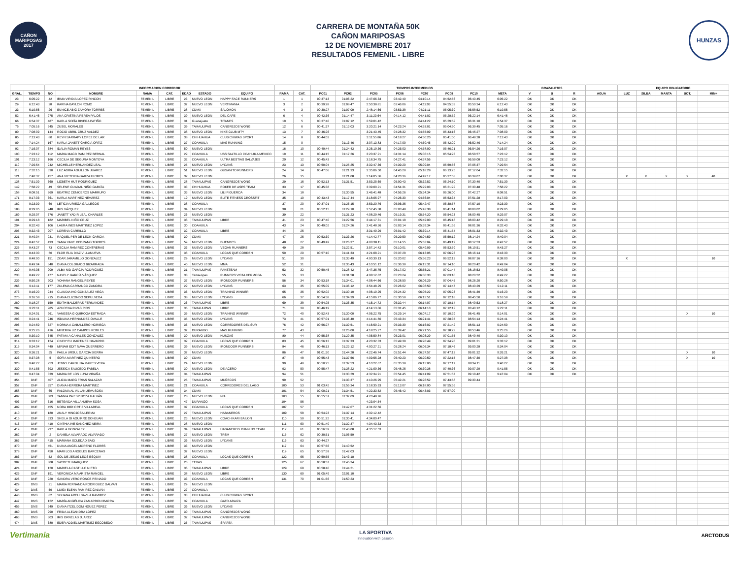CAÑON MARIPOSAS 2017
CARRERA DE MONTAÑA 50K
CAÑON MARIPOSAS
12 DE NOVIEMBRE 2017
RESULTADOS FEMENIL - LIBRE
HUNZAS
| | | INFORMACION CORREDOR | | | | | | | | | TIEMPOS INTERMEDIOS | | | | | | | | BRAZALETES | | | | EQUIPO OBLIGATORIO | | | | |
| --- | --- | --- | --- | --- | --- | --- | --- | --- | --- | --- | --- | --- | --- | --- | --- | --- | --- | --- | --- | --- | --- | --- | --- | --- | --- | --- | --- |
| GRAL. | TIEMPO | NO | NOMBRE | RAMA | CAT. | EDAD | ESTADO | EQUIPO | RAMA | CAT. | PC01 | PC02 | PC05 | PC06 | PC07 | PC08 | PC10 | META | V | B | R | AGUA | LUZ | SILBA | MANTA | BOT. | MIN+ |
| 23 | 6:05:22 | 42 | IRMA VIRIDIA LOPEZ RINCON | FEMENIL | LIBRE | 23 | NUEVO LEON | HAPPY FACE RUNNERS | 1 | 1 | 00:37:13 | 01:06:22 | 2:47:06.33 | 03:42:49 | 04:10:14 | 04:52:56 | 05:43:45 | 6:05:22 | OK | OK | OK | | | | | | |
| 29 | 6:12:43 | 28 | KARINA BAYLON ROMO | FEMENIL | LIBRE | 37 | NUEVO LEON | VERTIMANIA | 3 | 2 | 00:39:28 | 01:08:47 | 2:50:38.81 | 03:46:06 | 04:11:03 | 04:55:33 | 05:50:34 | 6:12:43 | OK | OK | OK | | | | | | |
| 33 | 6:19:56 | 26 | EUNICE ABIG ZAMORA TORRES | FEMENIL | LIBRE | 38 | CDMX | SALOMON | 4 | 3 | 00:38:27 | 01:07:09 | 2:48:14.66 | 03:53:38 | 04:21:11 | 05:05:39 | 05:58:52 | 6:19:56 | OK | OK | OK | | | | | | |
| 52 | 6:41:46 | 275 | ANA CRISTINA PEREA PALOS | FEMENIL | LIBRE | 39 | NUEVO LEON | DEL CAFE | 6 | 4 | 00:42:36 | 01:14:47 | 3:11:23.64 | 04:14:12 | 04:41:02 | 05:28:52 | 06:22:14 | 6:41:46 | OK | OK | OK | | | | | | |
| 66 | 6:54:37 | 487 | KARLA SOFÍA RIVERA PATIÑO | FEMENIL | LIBRE | 31 | Guanajuato | TITANES | 10 | 5 | 00:37:46 | 01:07:12 | 2:59:01.42 | | 04:44:22 | 05:29:52 | 06:31:10 | 6:54:37 | OK | OK | OK | | | | | | |
| 75 | 7:05:16 | 245 | ZUSEL MORALES | FEMENIL | LIBRE | 39 | TAMAULIPAS | CANGREJOS WONG | 12 | 6 | 00:41:37 | 01:13:03 | 3:20:21.14 | 04:23:24 | 04:53:01 | 05:04:50 | 06:39:45 | 7:05:16 | OK | OK | OK | | | | | | |
| 80 | 7:08:09 | 144 | ROCIO ABRIL CRUZ VALDEZ | FEMENIL | LIBRE | 38 | NUEVO LEON | NIKE CLUB MTY | 13 | 7 | 00:46:26 | | 3:21:43.45 | 04:28:32 | 04:55:09 | 05:43:16 | 06:45:27 | 7:08:09 | OK | OK | OK | | | | | | |
| 85 | 7:13:43 | 80 | REYN SARRAPY LOPEZ DE LAR | FEMENIL | LIBRE | 38 | CHIHUAHUA | CLUB CHIWAS SPORT | 14 | 8 | 00:44:03 | | 3:11:55.86 | 04:18:27 | 04:50:20 | 05:41:00 | 06:49:28 | 7:13:43 | OK | OK | OK | | | | | | |
| 89 | 7:14:24 | 167 | KARLA JANETT GARCIA ORTIZ | FEMENIL | LIBRE | 37 | COAHUILA | MÁS RUNNING | 15 | 9 | | 01:13:46 | 3:07:13.83 | 04:17:09 | 04:50:45 | 05:42:29 | 06:52:46 | 7:14:24 | OK | OK | OK | | | | | | |
| 92 | 7:16:07 | 384 | IDALIA ROMAN REYES | FEMENIL | LIBRE | 50 | NUEVO LEON | | 16 | 10 | 00:49:44 | 01:24:43 | 3:26:19.36 | 04:25:03 | 04:58:00 | 05:46:21 | 06:54:26 | 7:16:07 | OK | OK | OK | | | | | | |
| 100 | 7:23:12 | 112 | MARIA MAGD RAMIREZ BERNAL | FEMENIL | LIBRE | 29 | COAHUILA | UBS SALTILLO COAHUILA MEXICO | 19 | 11 | 00:44:15 | 01:17:26 | 3:20:37.21 | 04:31:14 | 05:06:15 | 05:54:23 | 06:58:57 | 7:23:12 | OK | OK | OK | | | | | | |
| 101 | 7:23:12 | 166 | CECILIA DE SEGURA MONTOYA | FEMENIL | LIBRE | 32 | COAHUILA | ULTRA BESTIAS SALVAJES | 20 | 12 | 00:45:43 | | 3:18:34.75 | 04:27:41 | 04:57:56 | | 06:59:08 | 7:23:12 | OK | OK | OK | | | | | | |
| 110 | 7:29:54 | 242 | MICHELLE HERNANDEZ LEAL | FEMENIL | LIBRE | 25 | NUEVO LEON | LYCANS | 23 | 13 | 00:50:04 | 01:25:25 | 3:32:47.36 | 04:39:29 | 05:09:04 | 05:59:56 | 07:05:37 | 7:29:54 | OK | OK | OK | | | | | | |
| 113 | 7:32:15 | 330 | LUZ ADRIA AGUILLON JUAREZ | FEMENIL | LIBRE | 51 | NUEVO LEON | GUSANITO RUNNERS | 24 | 14 | 00:47:06 | 01:21:33 | 3:35:06.50 | 04:45:29 | 05:18:28 | 06:13:25 | 07:12:04 | 7:32:15 | OK | OK | OK | | | | | | |
| 121 | 7:40:37 | 457 | ANA VICTORIA GARZA FLORES | FEMENIL | LIBRE | 32 | NUEVO LEON | | 26 | 15 | | 01:21:08 | 3:14:05.36 | 04:20:36 | 04:49:17 | 05:37:53 | 06:39:07 | 7:00:37 | OK | OK | OK | | X | X | X | X | 40 |
| 138 | 7:51:39 | 368 | LIZBETH MUT RODRIGUEZ | FEMENIL | LIBRE | 28 | TAMAULIPAS | CANGREJOS WONG | 29 | 16 | 00:52:13 | 01:31:51 | 3:53:25.69 | 05:00:43 | 05:32:52 | 06:24:10 | 07:30:40 | 7:51:39 | OK | OK | OK | | | | | | |
| 149 | 7:58:22 | 49 | SELENE GUADAL NIÑO GARCÍA | FEMENIL | LIBRE | 33 | CHIHUAHUA | POKER DE ASES TEAM | 33 | 17 | 00:45:38 | | 3:39:00.21 | 04:54:31 | 05:29:03 | 06:21:22 | 07:30:48 | 7:58:22 | OK | OK | OK | | | | | | |
| 158 | 8:08:51 | 269 | BEATRIZ CENICEROS MARRUFO | FEMENIL | LIBRE | 33 | NUEVO LEON | LILI FIGUEROA | 34 | 18 | | 01:30:55 | 3:46:41.48 | 04:56:26 | 05:34:34 | 06:26:00 | 07:42:27 | 8:08:51 | OK | OK | OK | | | | | | |
| 171 | 8:17:03 | 361 | KARLA MARTINEZ NEVÁREZ | FEMENIL | LIBRE | 19 | NUEVO LEON | ELITE FITNESS CROSSFIT | 35 | 19 | 00:43:43 | 01:17:44 | 3:18:05.97 | 04:25:30 | 04:56:04 | 05:53:34 | 07:51:28 | 8:17:03 | OK | OK | OK | | | | | | |
| 182 | 8:23:39 | 69 | LETICIA URIEGA GALLEGOS | FEMENIL | LIBRE | 38 | COAHUILA | | 37 | 20 | 00:37:01 | 01:26:15 | 3:53:20.76 | 05:06:36 | 05:42:47 | 06:38:57 | 07:57:10 | 8:23:39 | OK | OK | OK | | | | | | |
| 188 | 8:29:05 | 248 | IRIS VÁZQUEZ | FEMENIL | LIBRE | 34 | NUEVO LEON | | 38 | 21 | 00:52:15 | 01:29:10 | 3:52:45.38 | 05:03:48 | 05:42:38 | 06:41:14 | 08:00:02 | 8:29:05 | OK | OK | OK | | | | | | |
| 189 | 8:29:07 | 376 | JANETT YADIR LEAL CHARLES | FEMENIL | LIBRE | 26 | NUEVO LEON | | 39 | 22 | | 01:31:23 | 4:08:29.46 | 05:19:31 | 05:54:20 | 06:54:23 | 08:00:45 | 8:29:07 | OK | OK | OK | | | | | | |
| 191 | 8:29:18 | 182 | MARIBEL NIÑO CRUZ | FEMENIL | LIBRE | 38 | TAMAULIPAS | LIBRE | 41 | 23 | 00:47:40 | 01:22:56 | 3:44:17.31 | 05:01:18 | 05:49:00 | 06:45:18 | 08:00:42 | 8:29:18 | OK | OK | OK | | | | | | |
| 204 | 8:32:43 | 106 | LAURA INES MARTINEZ LOPEZ | FEMENIL | LIBRE | 30 | COAHUILA | | 43 | 24 | 00:49:02 | 01:24:26 | 3:41:48.26 | 05:03:14 | 05:39:34 | 06:41:55 | 08:01:36 | 8:32:43 | OK | OK | OK | | | | | | |
| 205 | 8:32:43 | 207 | LORENA CARRILLO | FEMENIL | LIBRE | 32 | COAHUILA | LIBRE | 44 | 25 | | | 3:31:49.29 | 05:01:42 | 05:39:14 | 06:41:54 | 08:01:33 | 8:32:43 | OK | OK | OK | | | | | | |
| 221 | 8:40:04 | 231 | RAQUEL PER DE LEON GARCIA | FEMENIL | LIBRE | 30 | CDMX | | 47 | 26 | 00:53:39 | 01:33:26 | 4:14:42.77 | 05:29:59 | 06:04:59 | 06:59:12 | 08:14:24 | 8:40:04 | OK | OK | OK | | | | | | |
| 224 | 8:42:57 | 493 | TANIA YANE MEDRANO TORRES | FEMENIL | LIBRE | 59 | NUEVO LEON | DUENDES | 48 | 27 | 00:49:49 | 01:26:37 | 4:00:38.11 | 05:14:55 | 05:53:04 | 06:49:19 | 08:12:53 | 8:42:57 | OK | OK | OK | | | | | | |
| 225 | 8:43:27 | 73 | CECILIA RAMIREZ CONTRERAS | FEMENIL | LIBRE | 33 | NUEVO LEON | VEGAN RUNNERS | 49 | 28 | | 01:22:51 | 3:57:14.42 | 05:10:01 | 05:49:09 | 06:53:59 | 08:19:51 | 8:43:27 | OK | OK | OK | | | | | | |
| 226 | 8:43:30 | 50 | FLOR ELIA DIAZ VILLANUEVA | FEMENIL | LIBRE | 38 | COAHUILA | LOCAS QUE CORREN | 50 | 29 | 00:57:10 | 01:41:33 | 4:21:08.21 | 05:37:28 | 06:13:05 | 07:06:23 | 08:16:14 | 8:43:30 | OK | OK | OK | | | | | | |
| 227 | 8:48:00 | 151 | ZOAR JARAMILLO GONZALEZ | FEMENIL | LIBRE | 29 | NUEVO LEON | LYCANS | 51 | 30 | | 01:33:49 | 4:00:30.13 | 05:20:02 | 05:56:23 | 06:52:13 | 08:07:16 | 8:38:00 | OK | OK | OK | | X | | | | 10 |
| 228 | 8:49:04 | 340 | DIANA COLORADO BIZARRAGA | FEMENIL | LIBRE | 40 | NUEVO LEON | MMA | 52 | 31 | | 01:35:43 | 4:10:51.12 | 05:36:39 | 06:13:31 | 07:14:10 | 08:20:42 | 8:49:04 | OK | OK | OK | | | | | | |
| 229 | 8:49:05 | 209 | ALBA NID GARCÍA RODRÍGUEZ | FEMENIL | LIBRE | 31 | TAMAULIPAS | PAKETEAM | 53 | 32 | 00:50:45 | 01:28:42 | 3:47:36.75 | 05:17:02 | 05:55:21 | 07:01:44 | 08:18:53 | 8:49:05 | OK | OK | OK | | | | | | |
| 233 | 8:49:22 | 477 | NAYELY GARCÍA VÁZQUEZ | FEMENIL | LIBRE | 38 | Tamaulipas | RUNNERS VISTA HERMOSA | 55 | 33 | | 01:31:58 | 4:08:12.62 | 05:23:24 | 06:00:33 | 07:03:10 | 08:20:52 | 8:49:22 | OK | OK | OK | | | | | | |
| 239 | 8:50:28 | 203 | YOHANA RANGEL REYES | FEMENIL | LIBRE | 37 | NUEVO LEON | IRONDOOR RUNNERS | 56 | 34 | 00:53:18 | 01:34:01 | 4:08:44.66 | 05:28:50 | 06:06:29 | 07:04:45 | 08:26:20 | 8:50:28 | OK | OK | OK | | | | | | |
| 266 | 9:12:11 | 177 | ZULEMA CARRANCO ZAMORA | FEMENIL | LIBRE | 29 | NUEVO LEON | LYCANS | 63 | 35 | 00:55:09 | 01:36:12 | 3:54:48.25 | 05:26:02 | 06:08:50 | 07:14:47 | 08:43:29 | 9:12:11 | OK | OK | OK | | | | | | |
| 273 | 9:16:20 | 244 | CLAUDIA IVO GONZALEZ VEGA | FEMENIL | LIBRE | 36 | NUEVO LEON | TRAINING WINNER | 65 | 36 | 00:52:02 | 01:30:10 | 4:06:19.25 | 05:24:32 | 06:05:22 | 07:05:23 | 08:41:39 | 9:16:20 | OK | OK | OK | | | | | | |
| 275 | 9:16:58 | 215 | DIANA ELIZONDO SEPULVEDA | FEMENIL | LIBRE | 38 | NUEVO LEON | LYCANS | 66 | 37 | 00:54:38 | 01:34:39 | 4:15:06.77 | 05:30:59 | 06:12:51 | 07:12:18 | 08:45:50 | 9:16:58 | OK | OK | OK | | | | | | |
| 280 | 9:18:27 | 159 | EDITH BALDERAS FERNANDEZ | FEMENIL | LIBRE | 26 | TAMAULIPAS | LIBRE | 69 | 38 | 00:54:25 | 01:36:35 | 4:15:14.72 | 05:32:44 | 06:14:07 | 07:18:14 | 08:49:53 | 9:18:27 | OK | OK | OK | | | | | | |
| 289 | 9:22:11 | 285 | AZUCENA RIVAS RIOS | FEMENIL | LIBRE | 35 | TAMAULIPAS | LIBRE | 71 | 39 | 00:46:19 | | 4:14:13.06 | 05:31:45 | 06:14:10 | 07:12:12 | 03:40:12 | 9:22:11 | OK | OK | OK | | | | | | |
| 291 | 9:24:01 | 261 | VANESSA G QUIROGA ESTRADA | FEMENIL | LIBRE | 35 | NUEVO LEON | TRAINING WINNER | 72 | 40 | 00:52:43 | 01:30:00 | 4:06:22.75 | 05:29:14 | 06:07:17 | 07:10:29 | 08:41:45 | 9:14:01 | OK | OK | OK | | | | | X | 10 |
| 293 | 9:24:41 | 246 | ISDIANA HERNANDEZ OVALLE | FEMENIL | LIBRE | 35 | NUEVO LEON | LYCANS | 73 | 41 | 00:57:01 | 01:36:40 | 4:14:41.50 | 05:43:34 | 06:21:41 | 07:28:35 | 08:54:13 | 9:24:41 | OK | OK | OK | | | | | | |
| 296 | 9:24:59 | 327 | NORMA A CABALLERO NORIEGA | FEMENIL | LIBRE | 36 | NUEVO LEON | CORREDORES DEL SUR | 76 | 42 | 00:56:27 | 01:39:51 | 4:16:59.21 | 05:33:39 | 06:16:02 | 07:21:42 | 08:51:13 | 9:24:59 | OK | OK | OK | | | | | | |
| 298 | 9:25:26 | 416 | MINERVA LIZ CAMPOS ROBLES | FEMENIL | LIBRE | 37 | DURANGO | MAS RUNNING | 77 | 43 | | 01:26:00 | 4:18:25.27 | 05:39:42 | 06:21:55 | 07:18:22 | 08:53:46 | 9:25:26 | OK | OK | OK | | | | | | |
| 308 | 9:30:10 | 345 | FATIMA A CANALES GONZALEZ | FEMENIL | LIBRE | 30 | NUEVO LEON | HUNZAS | 80 | 44 | 00:55:38 | 01:29:35 | 4:05:59.84 | 05:23:01 | 06:03:29 | 07:01:55 | 08:49:40 | 9:30:10 | OK | OK | OK | | | | | | |
| 314 | 9:33:12 | 124 | CINDY EU MARTINEZ NAVARRO | FEMENIL | LIBRE | 32 | COAHUILA | LOCAS QUE CORREN | 83 | 45 | 00:56:13 | 01:37:33 | 4:20:32.33 | 05:49:38 | 06:28:49 | 07:34:28 | 09:01:21 | 9:33:12 | OK | OK | OK | | | | | | |
| 315 | 9:34:04 | 449 | MIRIAM EDIT NAVA GUERRERO | FEMENIL | LIBRE | 39 | NUEVO LEON | IRONDOOR RUNNERS | 84 | 46 | 00:46:13 | 01:23:12 | 4:00:27.21 | 05:28:24 | 06:06:34 | 07:18:46 | 09:00:28 | 9:34:04 | OK | OK | OK | | | | | | |
| 320 | 9:36:21 | 55 | PAULA URSUL GARCIA SIERRA | FEMENIL | LIBRE | 37 | NUEVO LEON | | 86 | 47 | 01:01:30 | 01:44:28 | 4:22:46.74 | 05:51:44 | 06:37:57 | 07:47:13 | 09:01:32 | 9:26:21 | OK | OK | OK | | | | | X | 10 |
| 323 | 9:37:38 | 5 | SOFIA MARTINEZ QUINTERO | FEMENIL | LIBRE | 30 | CDMX | | 87 | 48 | 00:55:43 | 01:37:56 | 4:09:55.28 | 05:40:23 | 06:20:50 | 07:22:15 | 08:47:30 | 9:27:38 | OK | OK | OK | | | | | X | 10 |
| 328 | 9:40:22 | 253 | JENNY CAROLINA MARES VERA | FEMENIL | LIBRE | 24 | NUEVO LEON | | 90 | 49 | 00:50:25 | 01:32:53 | 4:10:22.67 | 05:35:38 | 06:13:00 | 07:17:17 | 08:34:11 | 9:40:22 | OK | OK | OK | | | | | | |
| 330 | 9:41:55 | 393 | JESSICA SAUCEDO FABELA | FEMENIL | LIBRE | 30 | NUEVO LEON | DE ACERO | 92 | 50 | 00:55:47 | 01:38:22 | 4:21:09.36 | 05:48:26 | 06:30:38 | 07:40:36 | 09:07:29 | 9:41:55 | OK | OK | OK | | | | | | |
| 336 | 9:47:04 | 339 | MARIA DE LOS LUNA VIDAÑA | FEMENIL | LIBRE | 34 | TAMAULIPAS | | 94 | 51 | | 01:30:29 | 4:32:34.91 | 05:54:45 | 06:41:09 | 07:51:57 | 09:18:42 | 9:47:04 | OK | OK | OK | | | | | | |
| 354 | DNF | 407 | ALICIA MARG FRIAS SALAZAR | FEMENIL | LIBRE | 25 | TAMAULIPAS | MUÑECOS | 99 | 52 | | 01:33:37 | 4:10:26.95 | 05:42:21 | 06:26:52 | 07:43:58 | 09:30:44 | | | | | | | | | | |
| 357 | DNF | 357 | DIANA HERRERA MARTINEZ | FEMENIL | LIBRE | 21 | COAHUILA | CORREDORES DEL LAGO | 100 | 53 | 01:03:42 | 01:56:34 | 3:18:35.93 | 05:13:07 | 06:18:00 | 07:55:55 | | | | | | | | | | | |
| 358 | DNF | 65 | PALOMA AL VILLANUEVA SOSA | FEMENIL | LIBRE | 34 | CDMX | | 101 | 54 | 02:00:21 | 01:34:51 | 4:22:33.52 | 05:46:42 | 06:43:03 | 07:57:00 | | | | | | | | | | | |
| 402 | DNF | 383 | TANNIA PA ESPINOZA GALVÁN | FEMENIL | LIBRE | 28 | NUEVO LEON | N/A | 103 | 55 | 00:55:51 | 01:37:09 | 4:20:48.76 | | | | | | | | | | | | | | |
| 403 | DNF | 316 | BETSAIDA VILLANUEVA SOSA | FEMENIL | LIBRE | 47 | DURANGO | | 104 | 56 | | | 4:23:04.54 | | | | | | | | | | | | | | |
| 409 | DNF | 455 | NORA MIRI ORTIZ VILLAREAL | FEMENIL | LIBRE | 37 | COAHUILA | LOCAS QUE CORREN | 107 | 57 | | 01:42:07 | 4:31:22.56 | | | | | | | | | | | | | | |
| 410 | DNF | 180 | ANALY HINOJOSA LERMA | FEMENIL | LIBRE | 27 | TAMAULIPAS | HABANEROS | 109 | 58 | 00:54:23 | 01:37:14 | 4:32:12.42 | | | | | | | | | | | | | | |
| 415 | DNF | 333 | SHEILA GI AGUIRRE DONJUAN | FEMENIL | LIBRE | 23 | NUEVO LEON | COACH KARI BAILON | 110 | 59 | 00:51:22 | 01:30:41 | 4:34:00.47 | | | | | | | | | | | | | | |
| 416 | DNF | 410 | CINTHIA IVE SANCHEZ NEIRA | FEMENIL | LIBRE | 28 | NUEVO LEON | | 111 | 60 | 00:51:40 | 01:32:37 | 4:34:43.33 | | | | | | | | | | | | | | |
| 419 | DNF | 297 | KARLA GONZALEZ | FEMENIL | LIBRE | 34 | TAMAULIPAS | HABANEROS RUNNING TEAM | 112 | 61 | 00:56:39 | 01:40:08 | 4:35:17.53 | | | | | | | | | | | | | | |
| 362 | DNF | 2 | DANIELA ALVARADO ALVARADO | FEMENIL | LIBRE | 27 | NUEVO LEON | TRSM | 115 | 62 | 00:38:51 | 01:06:59 | | | | | | | | | | | | | | | |
| 363 | DNF | 415 | MARIANA SOLEDAD SAID | FEMENIL | LIBRE | 36 | NUEVO LEON | LYCANS | 116 | 63 | 00:44:27 | | | | | | | | | | | | | | | | |
| 370 | DNF | 451 | DIANA ANGEL MORENO FLORES | FEMENIL | LIBRE | 33 | NUEVO LEON | | 117 | 64 | 00:57:56 | 01:40:52 | | | | | | | | | | | | | | | |
| 378 | DNF | 450 | MARI LOS ANGELES BARCENAS | FEMENIL | LIBRE | 37 | NUEVO LEON | | 119 | 65 | 00:57:59 | 01:42:03 | | | | | | | | | | | | | | | |
| 383 | DNF | 52 | SOL DE JESUS LEOS ESQUIV | FEMENIL | LIBRE | 38 | COAHUILA | LOCAS QUE CORREN | 122 | 66 | 00:59:55 | 01:43:18 | | | | | | | | | | | | | | | |
| 387 | DNF | 308 | SAYDETH MARQUEZ | FEMENIL | LIBRE | 20 | TEXAS | | 125 | 67 | 00:58:57 | 01:45:34 | | | | | | | | | | | | | | | |
| 424 | DNF | 120 | MARIELA CASTILLO NIETO | FEMENIL | LIBRE | 36 | TAMAULIPAS | LIBRE | 129 | 68 | 00:58:40 | 01:44:21 | | | | | | | | | | | | | | | |
| 425 | DNF | 191 | VERONICA MA ARISTA RANGEL | FEMENIL | LIBRE | 38 | NUEVO LEON | LIBRE | 130 | 69 | 01:05:49 | 02:01:10 | | | | | | | | | | | | | | | |
| 426 | DNF | 220 | SANDRA VERO PONCE PEINADO | FEMENIL | LIBRE | 33 | COAHUILA | LOCAS QUE CORREN | 131 | 70 | 01:01:56 | 01:50:23 | | | | | | | | | | | | | | | |
| 429 | DNS | 21 | MARIA FERNANDA RODRIGUEZ GALVAN | FEMENIL | LIBRE | 29 | NUEVO LEON | | | | | | | | | | | | | | | | | | | | |
| 434 | DNS | 59 | LUISA ELENA RAMIREZ GALVAN | FEMENIL | LIBRE | 27 | COAHUILA | | | | | | | | | | | | | | | | | | | | |
| 440 | DNS | 82 | YOHANA ARELI DAVILA RAMIREZ | FEMENIL | LIBRE | 33 | CHIHUAHUA | CLUB CHIWAS SPORT | | | | | | | | | | | | | | | | | | | |
| 447 | DNS | 122 | MARÍA ANGÉLICA ZAMARRON IBARRA | FEMENIL | LIBRE | 32 | COAHUILA | GATO ARAIZA | | | | | | | | | | | | | | | | | | | |
| 455 | DNS | 249 | DIANA ITZEL DOMINGUEZ PEREZ | FEMENIL | LIBRE | 36 | NUEVO LEON | LYCANS | | | | | | | | | | | | | | | | | | | |
| 460 | DNS | 290 | FRIDA ALEJANDRA LOPEZ | FEMENIL | LIBRE | 30 | TAMAULIPAS | CANGREJOS WONG | | | | | | | | | | | | | | | | | | | |
| 463 | DNS | 303 | IRIS ORNELAS JUAREZ | FEMENIL | LIBRE | 32 | TAMAULIPAS | CANGREJOS WONG | | | | | | | | | | | | | | | | | | | |
| 474 | DNS | 380 | EDER ADDIEL MARTINEZ ESCOBEDO | FEMENIL | LIBRE | 35 | TAMAULIPAS | SPARTA | | | | | | | | | | | | | | | | | | | |
Vertimania
LA SPORTIVA
innovation with passion
ARCTODUS